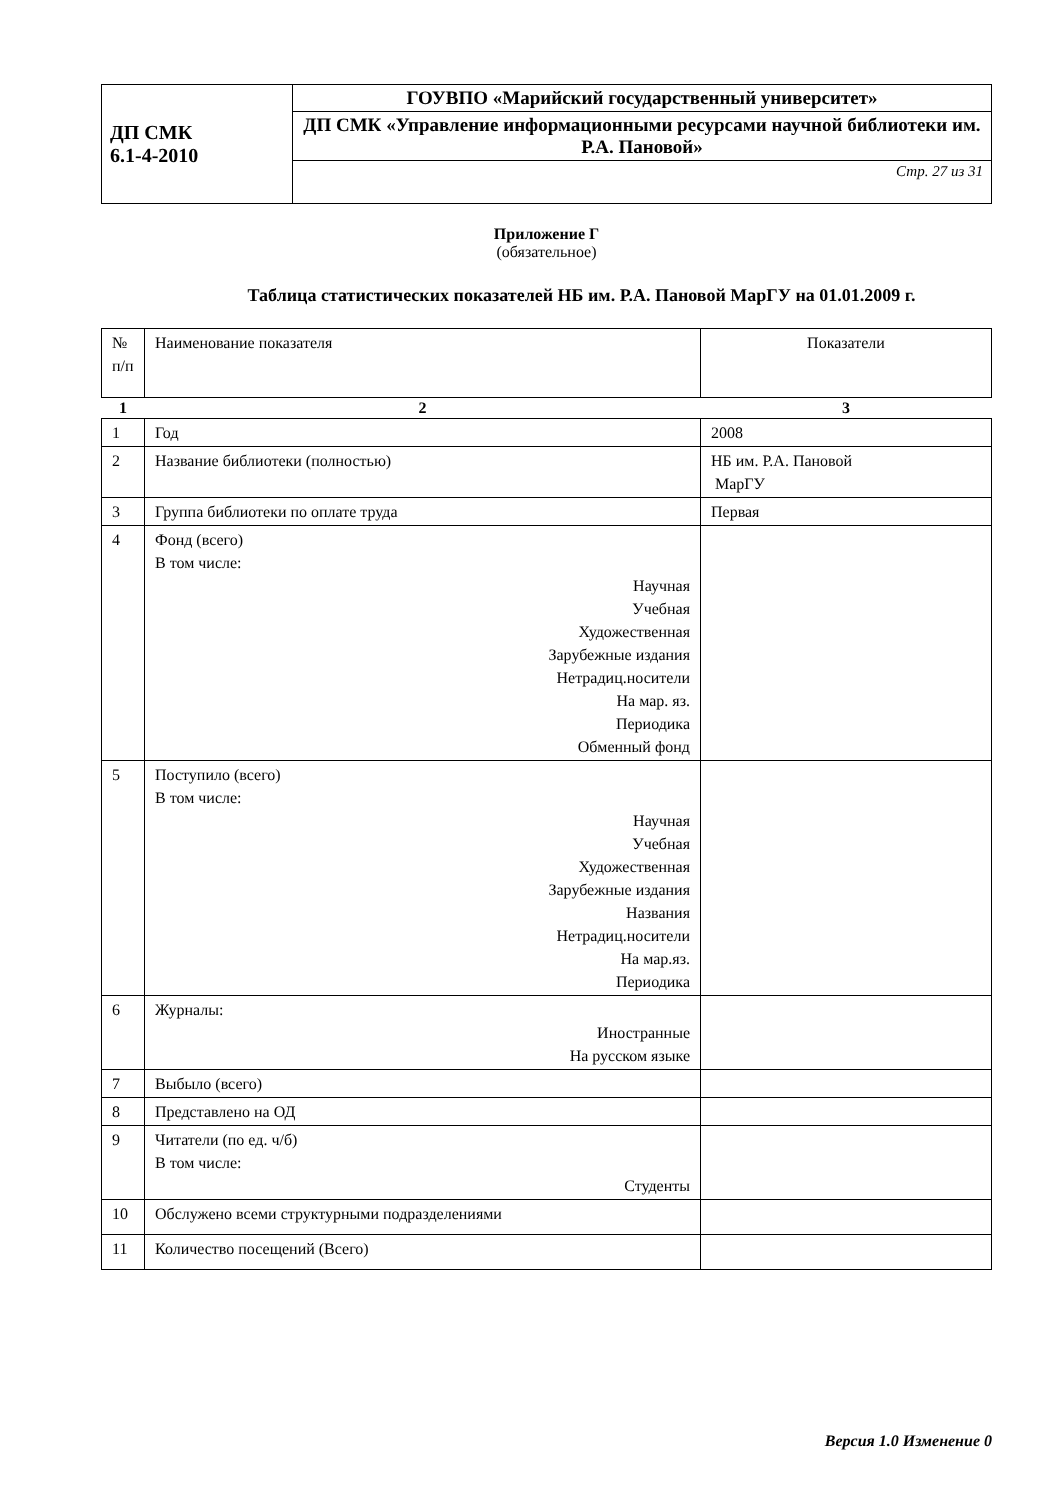| ДП СМК 6.1-4-2010 | ГОУВПО «Марийский государственный университет» |
| | ДП СМК «Управление информационными ресурсами научной библиотеки им. Р.А. Пановой» |
| | Стр. 27 из 31 |
Приложение Г
(обязательное)
Таблица статистических показателей НБ им. Р.А. Пановой МарГУ на 01.01.2009 г.
| № п/п | Наименование показателя | Показатели |
| 1 | 2 | 3 |
| 1 | Год | 2008 |
| 2 | Название библиотеки (полностью) | НБ им. Р.А. Пановой МарГУ |
| 3 | Группа библиотеки по оплате труда | Первая |
| 4 | Фонд (всего) В том числе: Научная Учебная Художественная Зарубежные издания Нетрадиц.носители На мар. яз. Периодика Обменный фонд | |
| 5 | Поступило (всего) В том числе: Научная Учебная Художественная Зарубежные издания Названия Нетрадиц.носители На мар.яз. Периодика | |
| 6 | Журналы: Иностранные На русском языке | |
| 7 | Выбыло (всего) | |
| 8 | Представлено на ОД | |
| 9 | Читатели (по ед. ч/б) В том числе: Студенты | |
| 10 | Обслужено всеми структурными подразделениями | |
| 11 | Количество посещений (Всего) | |
Версия 1.0 Изменение 0